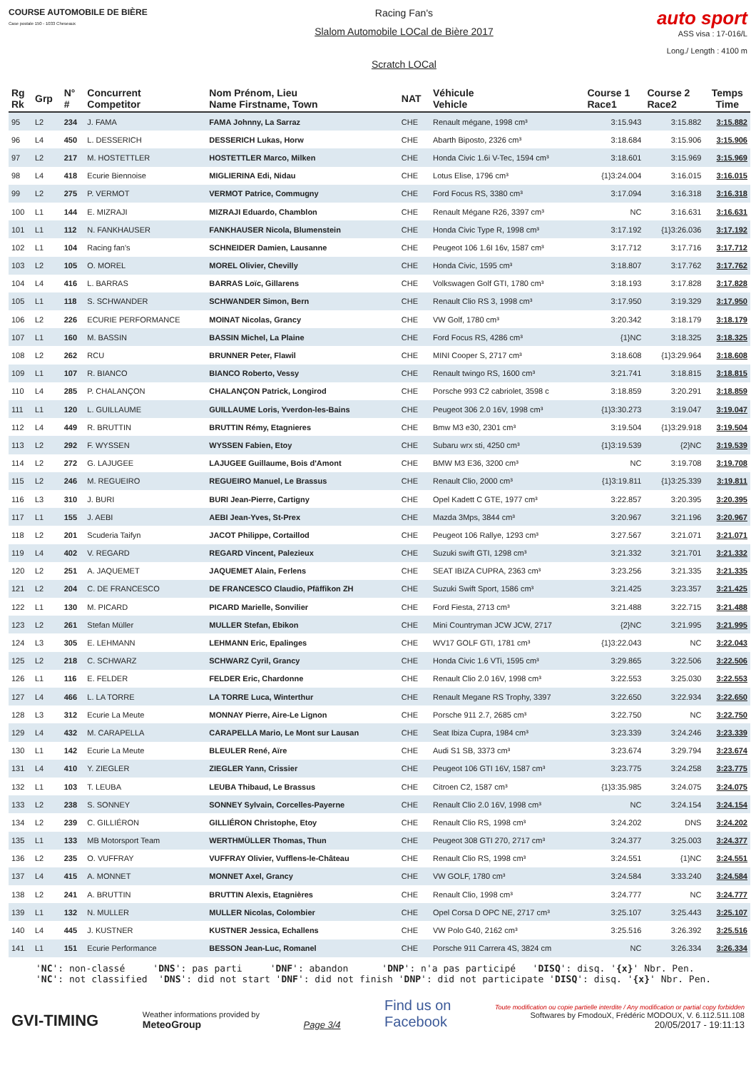COURSE AUTOMOBILE DE BIÈRE
Case postale 150 - 1033 Cheseaux
Racing Fan's
Slalom Automobile LOCal de Bière 2017
Scratch LOCal
auto sport
ASS visa : 17-016/L
Long./ Length : 4100 m
| Rg Rk | Grp | N° # | Concurrent Competitor | Nom Prénom, Lieu Name Firstname, Town | NAT | Véhicule Vehicle | Course 1 Race1 | Course 2 Race2 | Temps Time |
| --- | --- | --- | --- | --- | --- | --- | --- | --- | --- |
| 95 | L2 | 234 | J. FAMA | FAMA Johnny, La Sarraz | CHE | Renault mégane, 1998 cm³ | 3:15.943 | 3:15.882 | 3:15.882 |
| 96 | L4 | 450 | L. DESSERICH | DESSERICH Lukas, Horw | CHE | Abarth Biposto, 2326 cm³ | 3:18.684 | 3:15.906 | 3:15.906 |
| 97 | L2 | 217 | M. HOSTETTLER | HOSTETTLER Marco, Milken | CHE | Honda Civic 1.6i V-Tec, 1594 cm³ | 3:18.601 | 3:15.969 | 3:15.969 |
| 98 | L4 | 418 | Ecurie Biennoise | MIGLIERINA Edi, Nidau | CHE | Lotus Elise, 1796 cm³ | {1}3:24.004 | 3:16.015 | 3:16.015 |
| 99 | L2 | 275 | P. VERMOT | VERMOT Patrice, Commugny | CHE | Ford Focus RS, 3380 cm³ | 3:17.094 | 3:16.318 | 3:16.318 |
| 100 | L1 | 144 | E. MIZRAJI | MIZRAJI Eduardo, Chamblon | CHE | Renault Mégane R26, 3397 cm³ | NC | 3:16.631 | 3:16.631 |
| 101 | L1 | 112 | N. FANKHAUSER | FANKHAUSER Nicola, Blumenstein | CHE | Honda Civic Type R, 1998 cm³ | 3:17.192 | {1}3:26.036 | 3:17.192 |
| 102 | L1 | 104 | Racing fan's | SCHNEIDER Damien, Lausanne | CHE | Peugeot 106 1.6I 16v, 1587 cm³ | 3:17.712 | 3:17.716 | 3:17.712 |
| 103 | L2 | 105 | O. MOREL | MOREL Olivier, Chevilly | CHE | Honda Civic, 1595 cm³ | 3:18.807 | 3:17.762 | 3:17.762 |
| 104 | L4 | 416 | L. BARRAS | BARRAS Loïc, Gillarens | CHE | Volkswagen Golf GTI, 1780 cm³ | 3:18.193 | 3:17.828 | 3:17.828 |
| 105 | L1 | 118 | S. SCHWANDER | SCHWANDER Simon, Bern | CHE | Renault Clio RS 3, 1998 cm³ | 3:17.950 | 3:19.329 | 3:17.950 |
| 106 | L2 | 226 | ECURIE PERFORMANCE | MOINAT Nicolas, Grancy | CHE | VW Golf, 1780 cm³ | 3:20.342 | 3:18.179 | 3:18.179 |
| 107 | L1 | 160 | M. BASSIN | BASSIN Michel, La Plaine | CHE | Ford Focus RS, 4286 cm³ | {1}NC | 3:18.325 | 3:18.325 |
| 108 | L2 | 262 | RCU | BRUNNER Peter, Flawil | CHE | MINI Cooper S, 2717 cm³ | 3:18.608 | {1}3:29.964 | 3:18.608 |
| 109 | L1 | 107 | R. BIANCO | BIANCO Roberto, Vessy | CHE | Renault twingo RS, 1600 cm³ | 3:21.741 | 3:18.815 | 3:18.815 |
| 110 | L4 | 285 | P. CHALANÇON | CHALANÇON Patrick, Longirod | CHE | Porsche 993 C2 cabriolet, 3598 c | 3:18.859 | 3:20.291 | 3:18.859 |
| 111 | L1 | 120 | L. GUILLAUME | GUILLAUME Loris, Yverdon-les-Bains | CHE | Peugeot 306 2.0 16V, 1998 cm³ | {1}3:30.273 | 3:19.047 | 3:19.047 |
| 112 | L4 | 449 | R. BRUTTIN | BRUTTIN Rémy, Etagnieres | CHE | Bmw M3 e30, 2301 cm³ | 3:19.504 | {1}3:29.918 | 3:19.504 |
| 113 | L2 | 292 | F. WYSSEN | WYSSEN Fabien, Etoy | CHE | Subaru wrx sti, 4250 cm³ | {1}3:19.539 | {2}NC | 3:19.539 |
| 114 | L2 | 272 | G. LAJUGEE | LAJUGEE Guillaume, Bois d'Amont | CHE | BMW M3 E36, 3200 cm³ | NC | 3:19.708 | 3:19.708 |
| 115 | L2 | 246 | M. REGUEIRO | REGUEIRO Manuel, Le Brassus | CHE | Renault Clio, 2000 cm³ | {1}3:19.811 | {1}3:25.339 | 3:19.811 |
| 116 | L3 | 310 | J. BURI | BURI Jean-Pierre, Cartigny | CHE | Opel Kadett C GTE, 1977 cm³ | 3:22.857 | 3:20.395 | 3:20.395 |
| 117 | L1 | 155 | J. AEBI | AEBI Jean-Yves, St-Prex | CHE | Mazda 3Mps, 3844 cm³ | 3:20.967 | 3:21.196 | 3:20.967 |
| 118 | L2 | 201 | Scuderia Taifyn | JACOT Philippe, Cortaillod | CHE | Peugeot 106 Rallye, 1293 cm³ | 3:27.567 | 3:21.071 | 3:21.071 |
| 119 | L4 | 402 | V. REGARD | REGARD Vincent, Palezieux | CHE | Suzuki swift GTI, 1298 cm³ | 3:21.332 | 3:21.701 | 3:21.332 |
| 120 | L2 | 251 | A. JAQUEMET | JAQUEMET Alain, Ferlens | CHE | SEAT IBIZA CUPRA, 2363 cm³ | 3:23.256 | 3:21.335 | 3:21.335 |
| 121 | L2 | 204 | C. DE FRANCESCO | DE FRANCESCO Claudio, Pfäffikon ZH | CHE | Suzuki Swift Sport, 1586 cm³ | 3:21.425 | 3:23.357 | 3:21.425 |
| 122 | L1 | 130 | M. PICARD | PICARD Marielle, Sonvilier | CHE | Ford Fiesta, 2713 cm³ | 3:21.488 | 3:22.715 | 3:21.488 |
| 123 | L2 | 261 | Stefan Müller | MULLER Stefan, Ebikon | CHE | Mini Countryman JCW JCW, 2717 | {2}NC | 3:21.995 | 3:21.995 |
| 124 | L3 | 305 | E. LEHMANN | LEHMANN Eric, Epalinges | CHE | WV17 GOLF GTI, 1781 cm³ | {1}3:22.043 | NC | 3:22.043 |
| 125 | L2 | 218 | C. SCHWARZ | SCHWARZ Cyril, Grancy | CHE | Honda Civic 1.6 VTi, 1595 cm³ | 3:29.865 | 3:22.506 | 3:22.506 |
| 126 | L1 | 116 | E. FELDER | FELDER Eric, Chardonne | CHE | Renault Clio 2.0 16V, 1998 cm³ | 3:22.553 | 3:25.030 | 3:22.553 |
| 127 | L4 | 466 | L. LA TORRE | LA TORRE Luca, Winterthur | CHE | Renault Megane RS Trophy, 3397 | 3:22.650 | 3:22.934 | 3:22.650 |
| 128 | L3 | 312 | Ecurie La Meute | MONNAY Pierre, Aire-Le Lignon | CHE | Porsche 911 2.7, 2685 cm³ | 3:22.750 | NC | 3:22.750 |
| 129 | L4 | 432 | M. CARAPELLA | CARAPELLA Mario, Le Mont sur Lausan | CHE | Seat Ibiza Cupra, 1984 cm³ | 3:23.339 | 3:24.246 | 3:23.339 |
| 130 | L1 | 142 | Ecurie La Meute | BLEULER René, Aïre | CHE | Audi S1 SB, 3373 cm³ | 3:23.674 | 3:29.794 | 3:23.674 |
| 131 | L4 | 410 | Y. ZIEGLER | ZIEGLER Yann, Crissier | CHE | Peugeot 106 GTI 16V, 1587 cm³ | 3:23.775 | 3:24.258 | 3:23.775 |
| 132 | L1 | 103 | T. LEUBA | LEUBA Thibaud, Le Brassus | CHE | Citroen C2, 1587 cm³ | {1}3:35.985 | 3:24.075 | 3:24.075 |
| 133 | L2 | 238 | S. SONNEY | SONNEY Sylvain, Corcelles-Payerne | CHE | Renault Clio 2.0 16V, 1998 cm³ | NC | 3:24.154 | 3:24.154 |
| 134 | L2 | 239 | C. GILLIÉRON | GILLIÉRON Christophe, Etoy | CHE | Renault Clio RS, 1998 cm³ | 3:24.202 | DNS | 3:24.202 |
| 135 | L1 | 133 | MB Motorsport Team | WERTHMÜLLER Thomas, Thun | CHE | Peugeot 308 GTI 270, 2717 cm³ | 3:24.377 | 3:25.003 | 3:24.377 |
| 136 | L2 | 235 | O. VUFFRAY | VUFFRAY Olivier, Vufflens-le-Château | CHE | Renault Clio RS, 1998 cm³ | 3:24.551 | {1}NC | 3:24.551 |
| 137 | L4 | 415 | A. MONNET | MONNET Axel, Grancy | CHE | VW GOLF, 1780 cm³ | 3:24.584 | 3:33.240 | 3:24.584 |
| 138 | L2 | 241 | A. BRUTTIN | BRUTTIN Alexis, Etagnières | CHE | Renault Clio, 1998 cm³ | 3:24.777 | NC | 3:24.777 |
| 139 | L1 | 132 | N. MULLER | MULLER Nicolas, Colombier | CHE | Opel Corsa D OPC NE, 2717 cm³ | 3:25.107 | 3:25.443 | 3:25.107 |
| 140 | L4 | 445 | J. KUSTNER | KUSTNER Jessica, Echallens | CHE | VW Polo G40, 2162 cm³ | 3:25.516 | 3:26.392 | 3:25.516 |
| 141 | L1 | 151 | Ecurie Performance | BESSON Jean-Luc, Romanel | CHE | Porsche 911 Carrera 4S, 3824 cm | NC | 3:26.334 | 3:26.334 |
'NC': non-classé 'DNS': pas parti 'DNF': abandon 'DNP': n'a pas participé 'DISQ': disq. '{x}' Nbr. Pen. 'NC': not classified 'DNS': did not start 'DNF': did not finish 'DNP': did not participate 'DISQ': disq. '{x}' Nbr. Pen.
GVI-TIMING
Weather informations provided by
MeteoGroup
Page 3/4
Find us on
Facebook
Toute modification ou copie partielle interdite / Any modification or partial copy forbidden
Softwares by FmodouX, Frédéric MODOUX, V. 6.112.511.108
20/05/2017 - 19:11:13